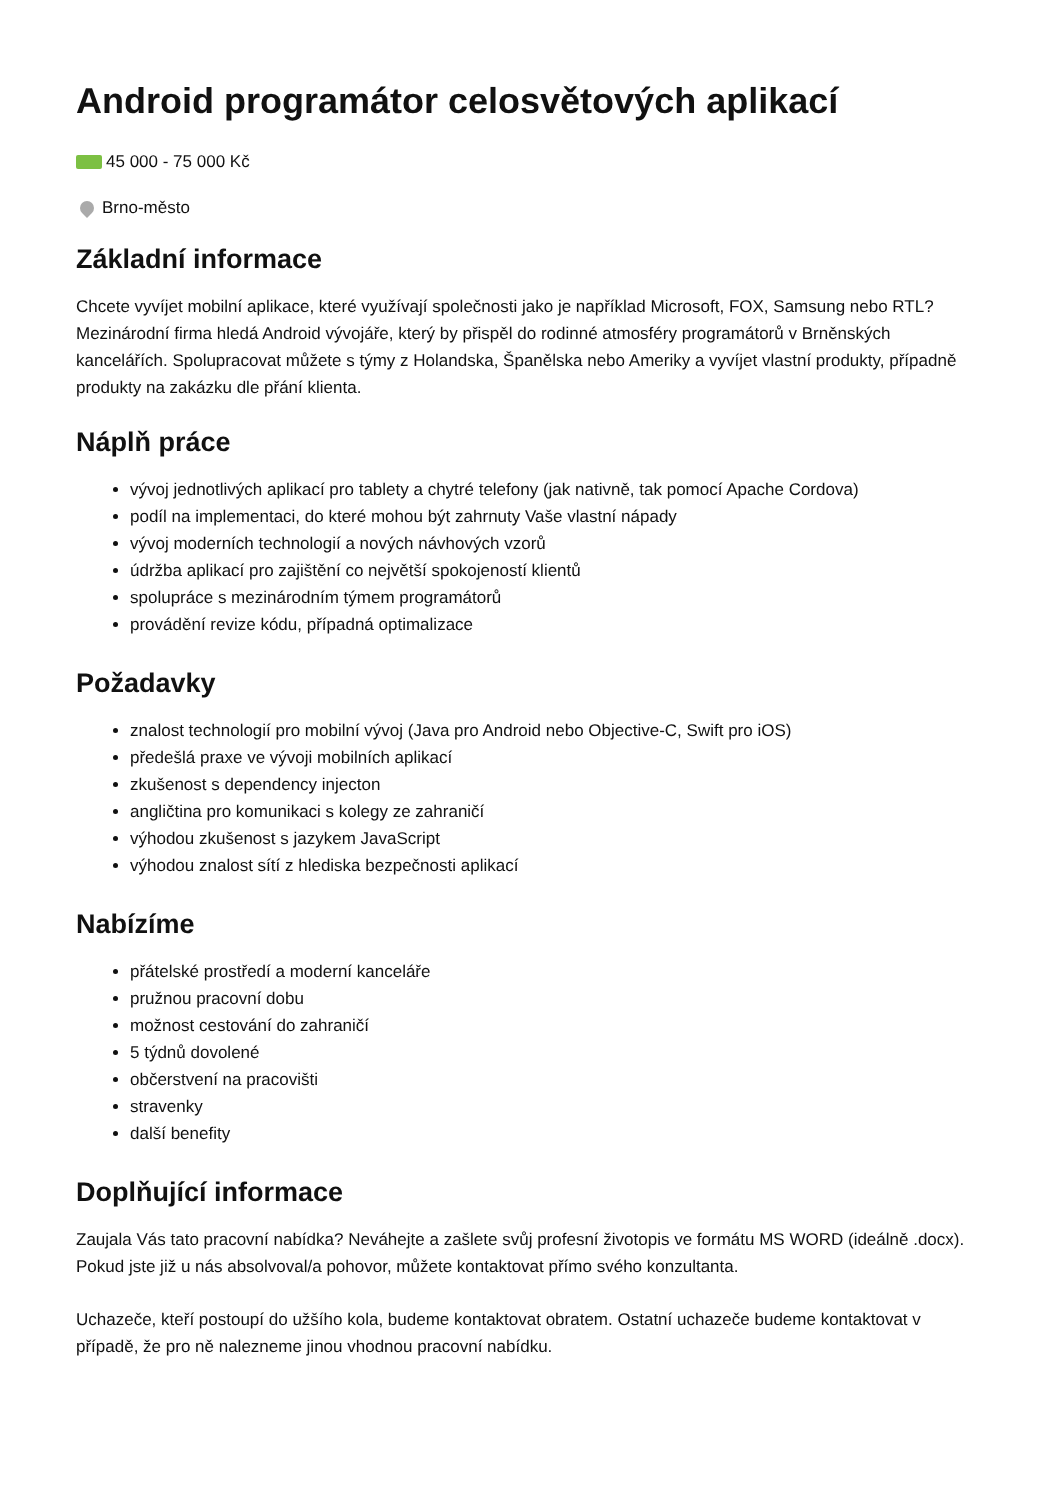Android programátor celosvětových aplikací
45 000 - 75 000 Kč
Brno-město
Základní informace
Chcete vyvíjet mobilní aplikace, které využívají společnosti jako je například Microsoft, FOX, Samsung nebo RTL? Mezinárodní firma hledá Android vývojáře, který by přispěl do rodinné atmosféry programátorů v Brněnských kancelářích. Spolupracovat můžete s týmy z Holandska, Španělska nebo Ameriky a vyvíjet vlastní produkty, případně produkty na zakázku dle přání klienta.
Náplň práce
vývoj jednotlivých aplikací pro tablety a chytré telefony (jak nativně, tak pomocí Apache Cordova)
podíl na implementaci, do které mohou být zahrnuty Vaše vlastní nápady
vývoj moderních technologií a nových návhových vzorů
údržba aplikací pro zajištění co největší spokojeností klientů
spolupráce s mezinárodním týmem programátorů
provádění revize kódu, případná optimalizace
Požadavky
znalost technologií pro mobilní vývoj (Java pro Android nebo Objective-C, Swift pro iOS)
předešlá praxe ve vývoji mobilních aplikací
zkušenost s dependency injecton
angličtina pro komunikaci s kolegy ze zahraničí
výhodou zkušenost s jazykem JavaScript
výhodou znalost sítí z hlediska bezpečnosti aplikací
Nabízíme
přátelské prostředí a moderní kanceláře
pružnou pracovní dobu
možnost cestování do zahraničí
5 týdnů dovolené
občerstvení na pracovišti
stravenky
další benefity
Doplňující informace
Zaujala Vás tato pracovní nabídka? Neváhejte a zašlete svůj profesní životopis ve formátu MS WORD (ideálně .docx). Pokud jste již u nás absolvoval/a pohovor, můžete kontaktovat přímo svého konzultanta.
Uchazeče, kteří postoupí do užšího kola, budeme kontaktovat obratem. Ostatní uchazeče budeme kontaktovat v případě, že pro ně nalezneme jinou vhodnou pracovní nabídku.